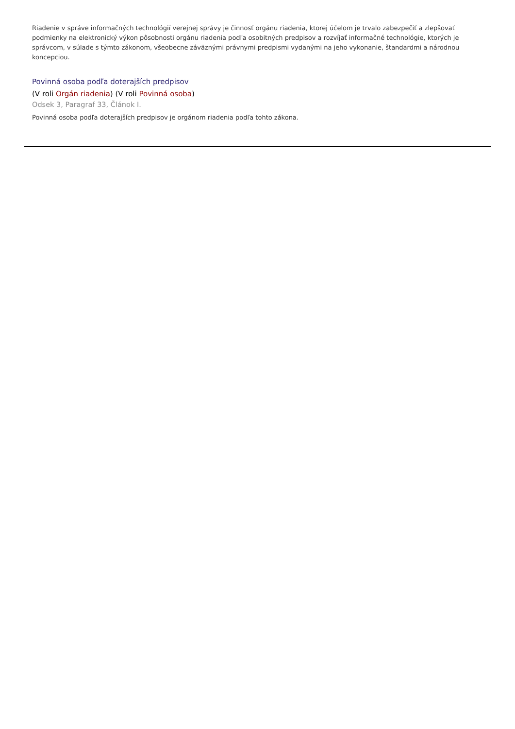Riadenie v správe informačných technológií verejnej správy je činnosť orgánu riadenia, ktorej účelom je trvalo zabezpečiť a zlepšovať podmienky na elektronický výkon pôsobnosti orgánu riadenia podľa osobitných predpisov a rozvíjať informačné technológie, ktorých je správcom, v súlade s týmto zákonom, všeobecne záväznými právnymi predpismi vydanými na jeho vykonanie, štandardmi a národnou koncepciou.
Povinná osoba podľa doterajších predpisov
(V roli Orgán riadenia) (V roli Povinná osoba)
Odsek 3, Paragraf 33, Článok I.
Povinná osoba podľa doterajších predpisov je orgánom riadenia podľa tohto zákona.